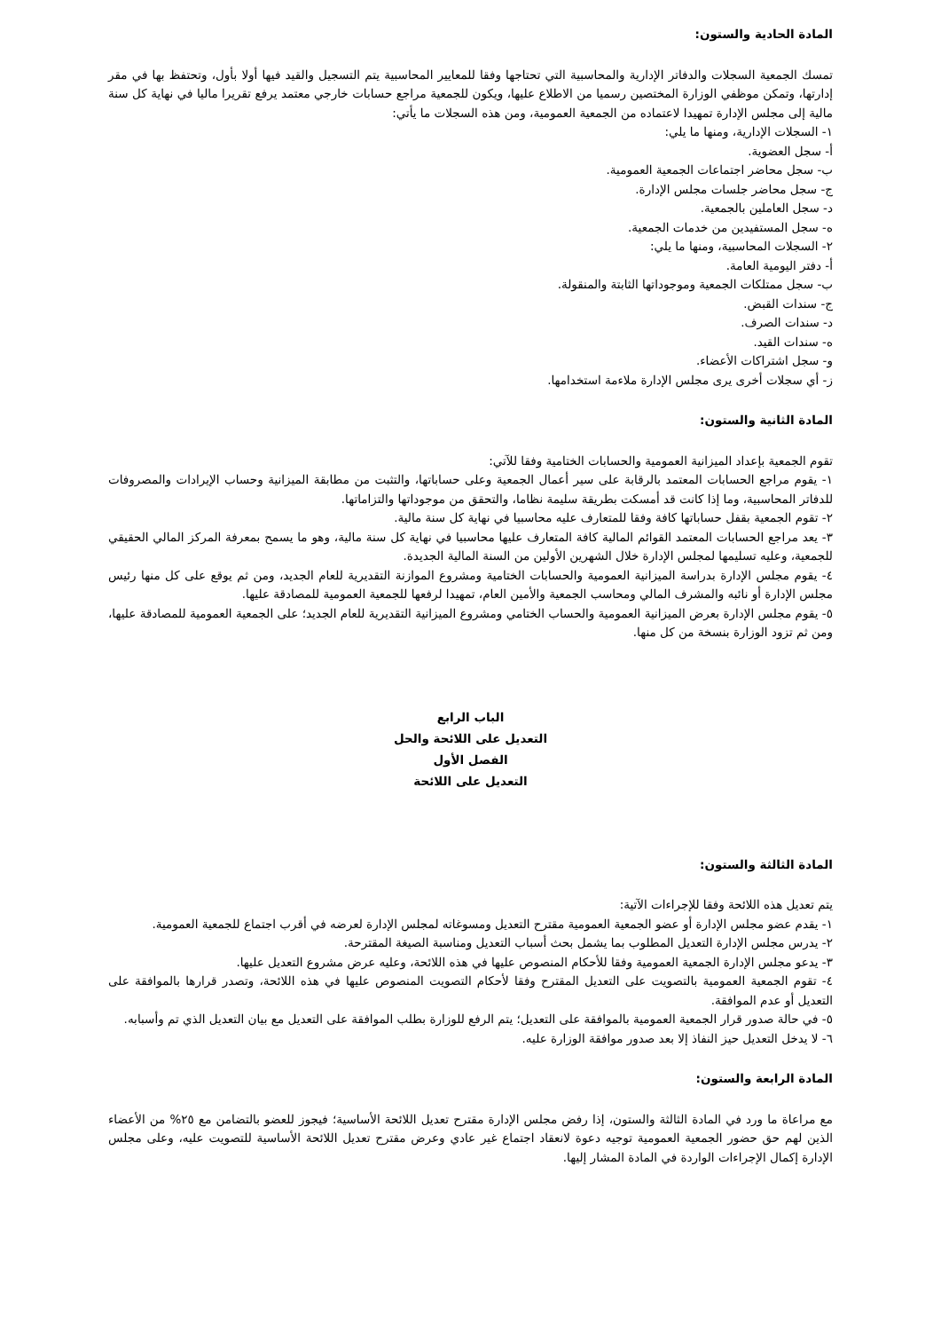المادة الحادية والستون:
تمسك الجمعية السجلات والدفاتر الإدارية والمحاسبية التي تحتاجها وفقا للمعايير المحاسبية يتم التسجيل والقيد فيها أولا بأول، وتحتفظ بها في مقر إدارتها، وتمكن موظفي الوزارة المختصين رسميا من الاطلاع عليها، ويكون للجمعية مراجع حسابات خارجي معتمد يرفع تقريرا ماليا في نهاية كل سنة مالية إلى مجلس الإدارة تمهيدا لاعتماده من الجمعية العمومية، ومن هذه السجلات ما يأتي:
١- السجلات الإدارية، ومنها ما يلي:
أ- سجل العضوية.
ب- سجل محاضر اجتماعات الجمعية العمومية.
ج- سجل محاضر جلسات مجلس الإدارة.
د- سجل العاملين بالجمعية.
ه- سجل المستفيدين من خدمات الجمعية.
٢- السجلات المحاسبية، ومنها ما يلي:
أ- دفتر اليومية العامة.
ب- سجل ممتلكات الجمعية وموجوداتها الثابتة والمنقولة.
ج- سندات القبض.
د- سندات الصرف.
ه- سندات القيد.
و- سجل اشتراكات الأعضاء.
ز- أي سجلات أخرى يرى مجلس الإدارة ملاءمة استخدامها.
المادة الثانية والستون:
تقوم الجمعية بإعداد الميزانية العمومية والحسابات الختامية وفقا للآتي:
١- يقوم مراجع الحسابات المعتمد بالرقابة على سير أعمال الجمعية وعلى حساباتها، والتثبت من مطابقة الميزانية وحساب الإيرادات والمصروفات للدفاتر المحاسبية، وما إذا كانت قد أمسكت بطريقة سليمة نظاما، والتحقق من موجوداتها والتزاماتها.
٢- تقوم الجمعية بقفل حساباتها كافة وفقا للمتعارف عليه محاسبيا في نهاية كل سنة مالية.
٣- يعد مراجع الحسابات المعتمد القوائم المالية كافة المتعارف عليها محاسبيا في نهاية كل سنة مالية، وهو ما يسمح بمعرفة المركز المالي الحقيقي للجمعية، وعليه تسليمها لمجلس الإدارة خلال الشهرين الأولين من السنة المالية الجديدة.
٤- يقوم مجلس الإدارة بدراسة الميزانية العمومية والحسابات الختامية ومشروع الموازنة التقديرية للعام الجديد، ومن ثم يوقع على كل منها رئيس مجلس الإدارة أو نائبه والمشرف المالي ومحاسب الجمعية والأمين العام، تمهيدا لرفعها للجمعية العمومية للمصادقة عليها.
٥- يقوم مجلس الإدارة بعرض الميزانية العمومية والحساب الختامي ومشروع الميزانية التقديرية للعام الجديد؛ على الجمعية العمومية للمصادقة عليها، ومن ثم تزود الوزارة بنسخة من كل منها.
الباب الرابع
التعديل على اللائحة والحل
الفصل الأول
التعديل على اللائحة
المادة الثالثة والستون:
يتم تعديل هذه اللائحة وفقا للإجراءات الآتية:
١- يقدم عضو مجلس الإدارة أو عضو الجمعية العمومية مقترح التعديل ومسوغاته لمجلس الإدارة لعرضه في أقرب اجتماع للجمعية العمومية.
٢- يدرس مجلس الإدارة التعديل المطلوب بما يشمل بحث أسباب التعديل ومناسبة الصيغة المقترحة.
٣- يدعو مجلس الإدارة الجمعية العمومية وفقا للأحكام المنصوص عليها في هذه اللائحة، وعليه عرض مشروع التعديل عليها.
٤- تقوم الجمعية العمومية بالتصويت على التعديل المقترح وفقا لأحكام التصويت المنصوص عليها في هذه اللائحة، وتصدر قرارها بالموافقة على التعديل أو عدم الموافقة.
٥- في حالة صدور قرار الجمعية العمومية بالموافقة على التعديل؛ يتم الرفع للوزارة بطلب الموافقة على التعديل مع بيان التعديل الذي تم وأسبابه.
٦- لا يدخل التعديل حيز النفاذ إلا بعد صدور موافقة الوزارة عليه.
المادة الرابعة والستون:
مع مراعاة ما ورد في المادة الثالثة والستون، إذا رفض مجلس الإدارة مقترح تعديل اللائحة الأساسية؛ فيجوز للعضو بالتضامن مع ٢٥% من الأعضاء الذين لهم حق حضور الجمعية العمومية توجيه دعوة لانعقاد اجتماع غير عادي وعرض مقترح تعديل اللائحة الأساسية للتصويت عليه، وعلى مجلس الإدارة إكمال الإجراءات الواردة في المادة المشار إليها.